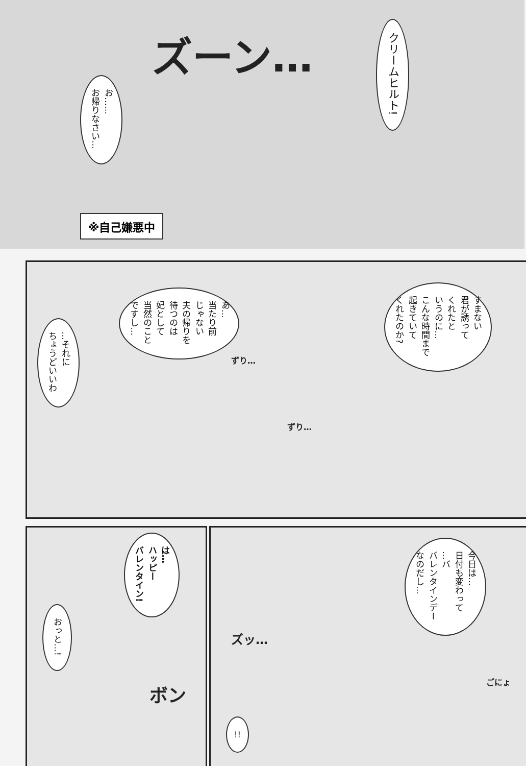ズーン…
お……
お帰りなさい…
クリームヒルト!
※自己嫌悪中
…それに
ちょうどいいわ
あ…
当たり前
じゃない
夫の帰りを
待つのは
妃として
当然のこと
ですし…
ずり…
ずり…
すまない
君が誘って
くれたと
いうのに…
こんな時間まで
起きていて
くれたのか?
は…
ハッピー
バレンタイン!
おっと…!
ボン
今日は…
日付も変わって
…バ
バレンタインデー
なのだし…
ごにょ
ズッ…
!!